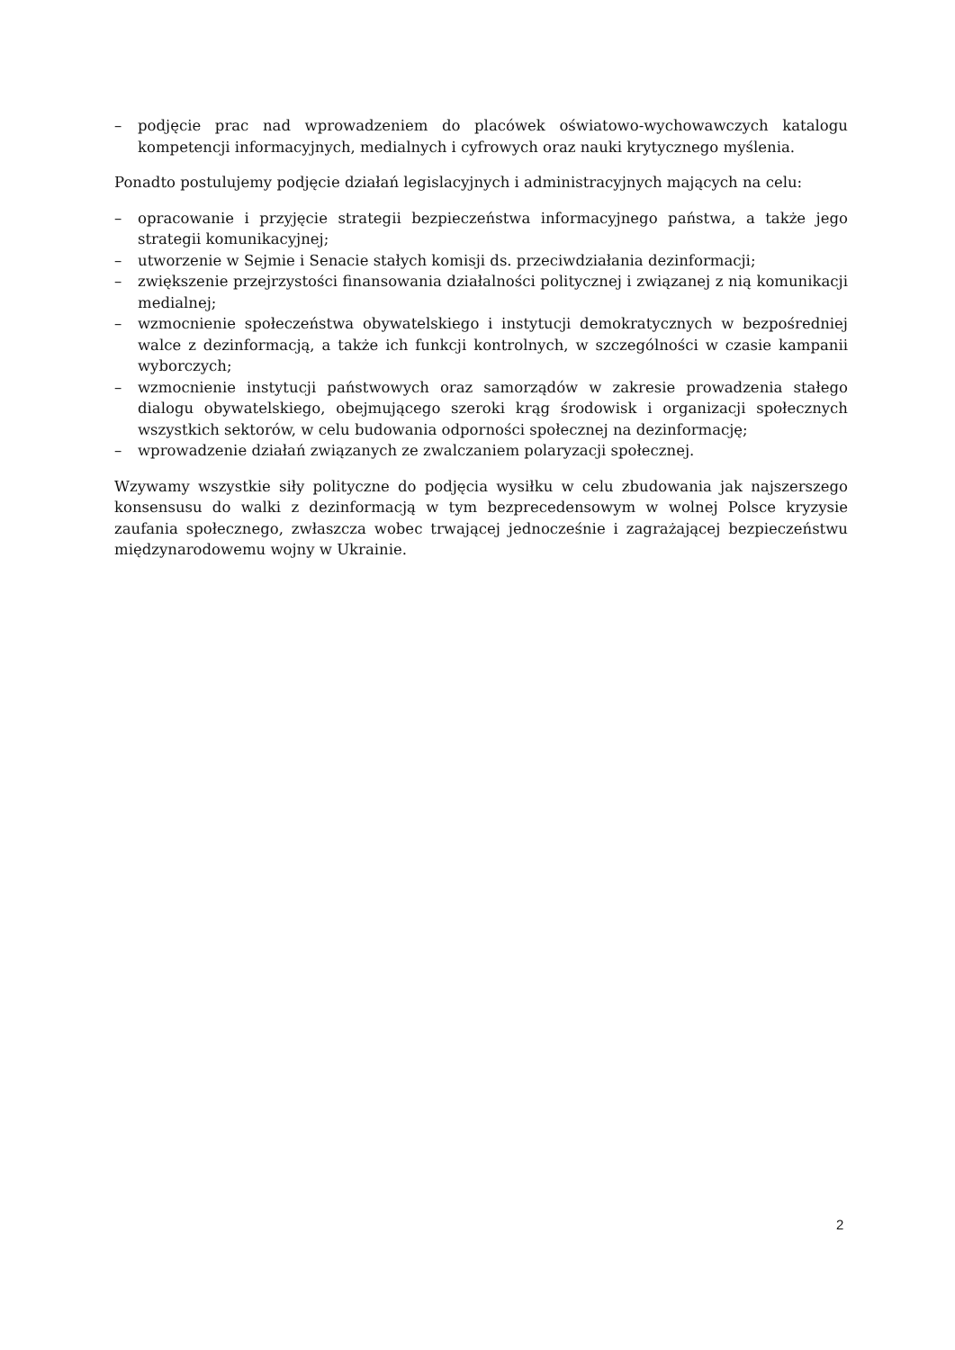– podjęcie prac nad wprowadzeniem do placówek oświatowo-wychowawczych katalogu kompetencji informacyjnych, medialnych i cyfrowych oraz nauki krytycznego myślenia.
Ponadto postulujemy podjęcie działań legislacyjnych i administracyjnych mających na celu:
– opracowanie i przyjęcie strategii bezpieczeństwa informacyjnego państwa, a także jego strategii komunikacyjnej;
– utworzenie w Sejmie i Senacie stałych komisji ds. przeciwdziałania dezinformacji;
– zwiększenie przejrzystości finansowania działalności politycznej i związanej z nią komunikacji medialnej;
– wzmocnienie społeczeństwa obywatelskiego i instytucji demokratycznych w bezpośredniej walce z dezinformacją, a także ich funkcji kontrolnych, w szczególności w czasie kampanii wyborczych;
– wzmocnienie instytucji państwowych oraz samorządów w zakresie prowadzenia stałego dialogu obywatelskiego, obejmującego szeroki krąg środowisk i organizacji społecznych wszystkich sektorów, w celu budowania odporności społecznej na dezinformację;
– wprowadzenie działań związanych ze zwalczaniem polaryzacji społecznej.
Wzywamy wszystkie siły polityczne do podjęcia wysiłku w celu zbudowania jak najszerszego konsensusu do walki z dezinformacją w tym bezprecedensowym w wolnej Polsce kryzysie zaufania społecznego, zwłaszcza wobec trwającej jednocześnie i zagrażającej bezpieczeństwu międzynarodowemu wojny w Ukrainie.
2